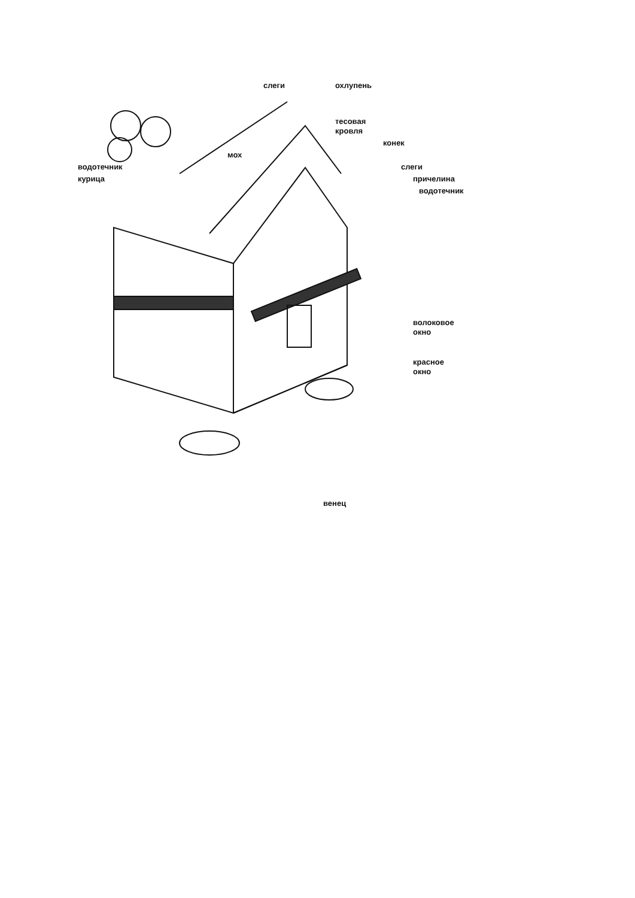слеги
охлупень
тесовая
кровля
конек
мох
водотечник
слеги
курица
причелина
водотечник
волоковое
окно
красное
окно
венец